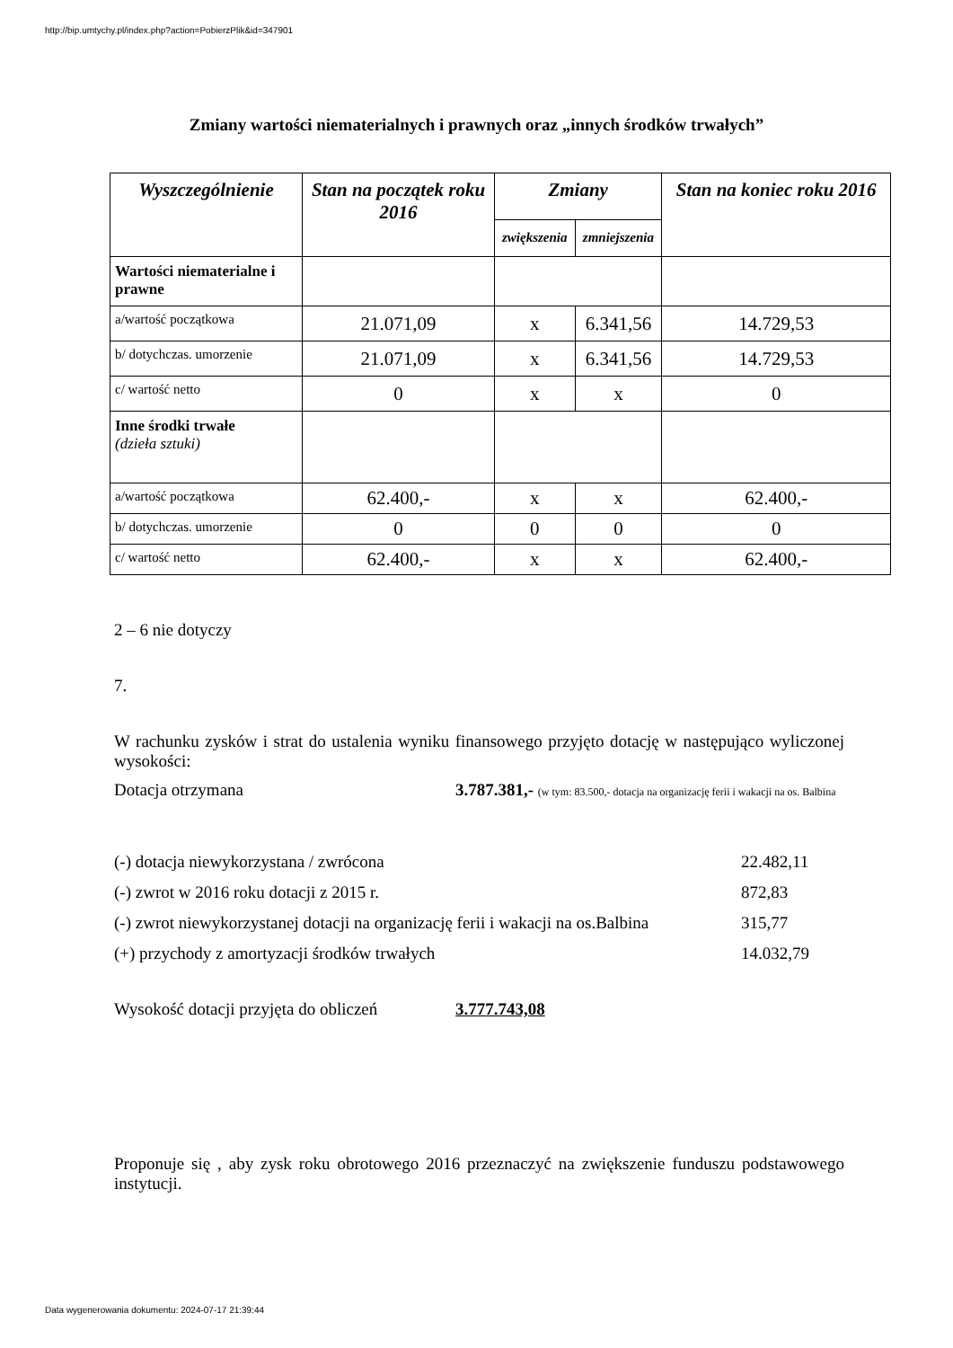http://bip.umtychy.pl/index.php?action=PobierzPlik&id=347901
Zmiany wartości niematerialnych i prawnych oraz „innych środków trwałych”
| Wyszczególnienie | Stan na początek roku 2016 | Zmiany | | Stan na koniec roku 2016 |
| --- | --- | --- | --- | --- |
| | | zwiększenia | zmniejszenia | |
| Wartości niematerialne i prawne | | | | |
| a/wartość początkowa | 21.071,09 | x | 6.341,56 | 14.729,53 |
| b/ dotychczas. umorzenie | 21.071,09 | x | 6.341,56 | 14.729,53 |
| c/ wartość netto | 0 | x | x | 0 |
| Inne środki trwałe (dzieła sztuki) | | | | |
| a/wartość początkowa | 62.400,- | x | x | 62.400,- |
| b/ dotychczas. umorzenie | 0 | 0 | 0 | 0 |
| c/ wartość netto | 62.400,- | x | x | 62.400,- |
2 – 6 nie dotyczy
7.
W rachunku zysków i strat do ustalenia wyniku finansowego przyjęto dotację w następująco wyliczonej wysokości:
Dotacja otrzymana 3.787.381,- (w tym: 83.500,- dotacja na organizację ferii i wakacji na os. Balbina
(-) dotacja niewykorzystana / zwrócona 22.482,11
(-) zwrot w 2016 roku dotacji z 2015 r. 872,83
(-) zwrot niewykorzystanej dotacji na organizację ferii i wakacji na os.Balbina 315,77
(+) przychody z amortyzacji środków trwałych 14.032,79
Wysokość dotacji przyjęta do obliczeń 3.777.743,08
Proponuje się , aby zysk roku obrotowego 2016 przeznaczyć na zwiększenie funduszu podstawowego instytucji.
Data wygenerowania dokumentu: 2024-07-17 21:39:44